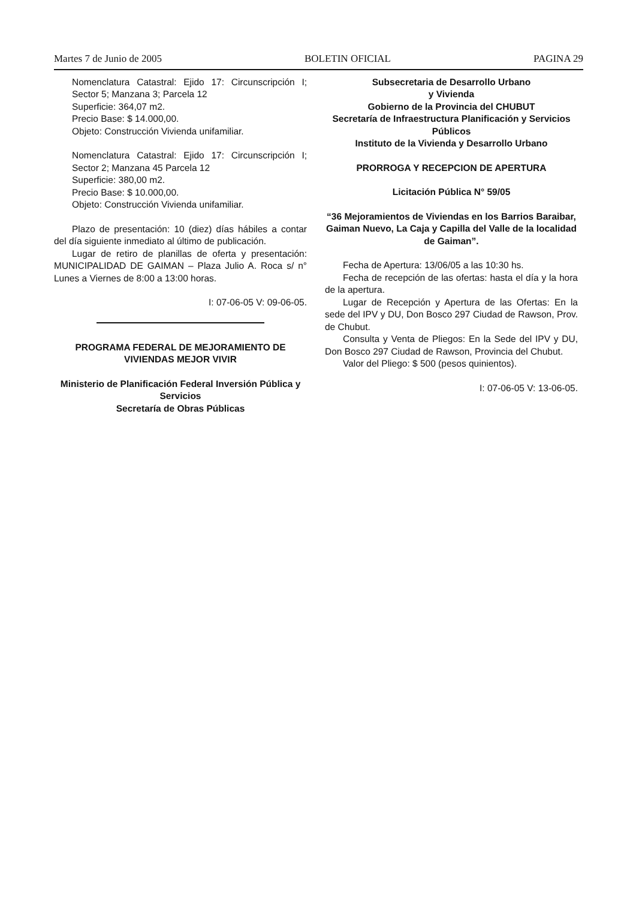Martes 7 de Junio de 2005 BOLETIN OFICIAL PAGINA 29
Nomenclatura Catastral: Ejido 17: Circunscripción I; Sector 5; Manzana 3; Parcela 12
Superficie: 364,07 m2.
Precio Base: $ 14.000,00.
Objeto: Construcción Vivienda unifamiliar.
Nomenclatura Catastral: Ejido 17: Circunscripción I; Sector 2; Manzana 45 Parcela 12
Superficie: 380,00 m2.
Precio Base: $ 10.000,00.
Objeto: Construcción Vivienda unifamiliar.
Plazo de presentación: 10 (diez) días hábiles a contar del día siguiente inmediato al último de publicación.
Lugar de retiro de planillas de oferta y presentación: MUNICIPALIDAD DE GAIMAN – Plaza Julio A. Roca s/ n° Lunes a Viernes de 8:00 a 13:00 horas.
I: 07-06-05 V: 09-06-05.
PROGRAMA FEDERAL DE MEJORAMIENTO DE VIVIENDAS MEJOR VIVIR
Ministerio de Planificación Federal Inversión Pública y Servicios
Secretaría de Obras Públicas
Subsecretaria de Desarrollo Urbano
y Vivienda
Gobierno de la Provincia del CHUBUT
Secretaría de Infraestructura Planificación y Servicios Públicos
Instituto de la Vivienda y Desarrollo Urbano
PRORROGA Y RECEPCION DE APERTURA
Licitación Pública N° 59/05
“36 Mejoramientos de Viviendas en los Barrios Baraibar, Gaiman Nuevo, La Caja y Capilla del Valle de la localidad de Gaiman”.
Fecha de Apertura: 13/06/05 a las 10:30 hs.
Fecha de recepción de las ofertas: hasta el día y la hora de la apertura.
Lugar de Recepción y Apertura de las Ofertas: En la sede del IPV y DU, Don Bosco 297 Ciudad de Rawson, Prov. de Chubut.
Consulta y Venta de Pliegos: En la Sede del IPV y DU, Don Bosco 297 Ciudad de Rawson, Provincia del Chubut.
Valor del Pliego: $ 500 (pesos quinientos).
I: 07-06-05 V: 13-06-05.